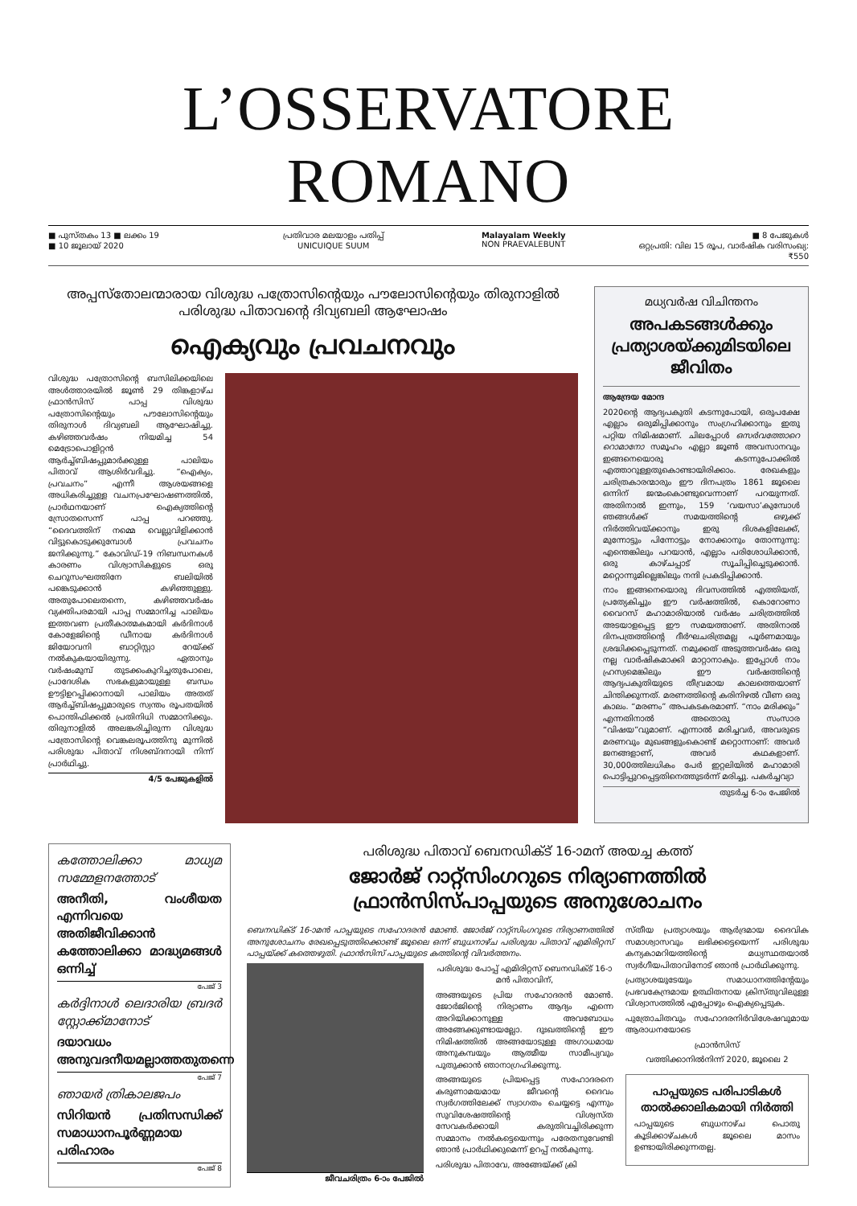L’OSSERVATORE ROMANO
■ പുസ്തകം 13 ■ ലക്കം 19
■ 10 ജൂലായ് 2020
പ്രതിവാര മലയാളം പതിപ്പ്
UNICUIQUE SUUM
Malayalam Weekly
NON PRAEVALEBUNT
■ 8 പേജുകൾ
ഒറ്റപ്രതി: വില 15 രൂപ, വാർഷിക വരിസംഖ്യ: ₹550
അപ്പസ്തോലന്മാരായ വിശുദ്ധ പത്രോസിന്റെയും പൗലോസിന്റെയും തിരുനാളിൽ പരിശുദ്ധ പിതാവന്റെ ദിവ്യബലി ആഘോഷം
ഐക്യവും പ്രവചനവും
വിശുദ്ധ പത്രോസിന്റെ ബസിലിക്കയിലെ അൾത്താരയിൽ ജൂൺ 29 തിങ്കളാഴ്ച ഫ്രാൻസിസ് പാപ്പ വിശുദ്ധ പത്രോസിന്റെയും പൗലോസിന്റെയും തിരുനാൾ ദിവ്യബലി ആഘോഷിച്ചു. കഴിഞ്ഞവർഷം നിയമിച്ച 54 മെട്രോപൊളിറ്റൻ ആർച്ച്ബിഷപ്പുമാർക്കുള്ള പാലിയം പിതാവ് ആശിർവദിച്ചു. “ഐക്യം, പ്രവചനം” എന്നീ ആശയങ്ങളെ അധികരിച്ചുള്ള വചനപ്രഘോഷണത്തിൽ, പ്രാർഥനയാണ് ഐക്യത്തിന്റെ സ്രോതസെന്ന് പാപ്പ പറഞ്ഞു. “ദൈവത്തിന് നമ്മെ വെല്ലുവിളിക്കാൻ വിട്ടുകൊടുക്കുമ്പോൾ പ്രവചനം ജനിക്കുന്നു.” കോവിഡ്-19 നിബന്ധനകൾ കാരണം വിശ്വാസികളുടെ ഒരു ചെറുസംഘത്തിനേ ബലിയിൽ പങ്കെടുക്കാൻ കഴിഞ്ഞുള്ളു. അതുപോലെതന്നെ, കഴിഞ്ഞവർഷം വ്യക്തിപരമായി പാപ്പ സമ്മാനിച്ച പാലിയം ഇത്തവണ പ്രതീകാത്മകമായി കർദിനാൾ കോളേജിന്റെ ഡീനായ കർദിനാൾ ജിയോവനി ബാറ്റിസ്റ്റാ റേയ്ക്ക് നൽകുകയായിരുന്നു. ഏതാനും വർഷംമുമ്പ് തുടക്കംകുറിച്ചതുപോലെ, പ്രാദേശിക സഭകളുമായുള്ള ബന്ധം ഊട്ടിഉറപ്പിക്കാനായി പാലിയം അതത് ആർച്ച്ബിഷപ്പുമാരുടെ സ്വന്തം രൂപതയിൽ പൊന്തിഫിക്കൽ പ്രതിനിധി സമ്മാനിക്കും. തിരുനാളിൽ അലങ്കരിച്ചിരുന്ന വിശുദ്ധ പത്രോസിന്റെ വെങ്കലരൂപത്തിനു മുന്നിൽ പരിശുദ്ധ പിതാവ് നിശബ്ദനായി നിന്ന് പ്രാർഥിച്ചു.
4/5 പേജുകളിൽ
മധ്യവർഷ വിചിന്തനം
അപകടങ്ങൾക്കും പ്രത്യാശയ്ക്കുമിടയിലെ ജീവിതം
ആന്ദ്രേയ മോന്ദ
2020ന്റെ ആദ്യപകുതി കടന്നുപോയി, ഒരുപക്ഷേ എല്ലാം ഒരുമിപ്പിക്കാനും സംഗ്രഹിക്കാനും ഇതു പറ്റിയ നിമിഷമാണ്. ചിലപ്പോൾ ഒസർവത്തോറെ റൊമാനോ സമൂഹം എല്ലാ ജൂൺ അവസാനവും ഇങ്ങനെയൊരു കടന്നുപോക്കിൽ എത്താറുള്ളതുകൊണ്ടായിരിക്കാം. രേഖകളും ചരിത്രകാരന്മാരും ഈ ദിനപത്രം 1861 ജൂലൈ ഒന്നിന് ജന്മംകൊണ്ടുവെന്നാണ് പറയുന്നത്. അതിനാൽ ഇന്നും, 159 ‘വയസാ’കുമ്പോൾ ഞങ്ങൾക്ക് സമയത്തിന്റെ ഒഴുക്ക് നിർത്തിവയ്ക്കാനും ഇരു ദിശകളിലേക്ക്, മുന്നോട്ടും പിന്നോട്ടും നോക്കാനും തോന്നുന്നു: എന്തെങ്കിലും പറയാൻ, എല്ലാം പരിശോധിക്കാൻ, ഒരു കാഴ്ചപ്പാട് സൂചിപ്പിച്ചെടുക്കാൻ. മറ്റൊന്നുമില്ലെങ്കിലും നന്ദി പ്രകടിപ്പിക്കാൻ.
നാം ഇങ്ങനെയൊരു ദിവസത്തിൽ എത്തിയത്, പ്രത്യേകിച്ചും ഈ വർഷത്തിൽ, കൊറോണാ വൈറസ് മഹാമാരിയാൽ വർഷം ചരിത്രത്തിൽ അടയാളപ്പെട്ട ഈ സമയത്താണ്. അതിനാൽ ദിനപത്രത്തിന്റെ ദീർഘചരിത്രമല്ല പൂർണമായും ശ്രദ്ധിക്കപ്പെടുന്നത്. നമുക്കത് അടുത്തവർഷം ഒരു നല്ല വാർഷികമാക്കി മാറ്റാനാകും. ഇപ്പോൾ നാം ഹ്രസ്വമെങ്കിലും ഈ വർഷത്തിന്റെ ആദ്യപകുതിയുടെ തീവ്രമായ കാലത്തെയാണ് ചിന്തിക്കുന്നത്. മരണത്തിന്റെ കരിനിഴൽ വീണ ഒരു കാലം. “മരണം” അപകടകരമാണ്. “നാം മരിക്കും” എന്നതിനാൽ അതൊരു സംസാര “വിഷയ”വുമാണ്. എന്നാൽ മരിച്ചവർ, അവരുടെ മരണവും മുഖങ്ങളുംകൊണ്ട് മറ്റൊന്നാണ്: അവർ ജനങ്ങളാണ്, അവർ കഥകളാണ്. 30,000ത്തിലധികം പേർ ഇറ്റലിയിൽ മഹാമാരി പൊട്ടിപ്പുറപ്പെട്ടതിനെത്തുടർന്ന് മരിച്ചു. പകർച്ചവ്യാ
തുടർച്ച 6-ാം പേജിൽ
കത്തോലിക്കാ മാധ്യമ സമ്മേളനത്തോട്
അനീതി, വംശീയത എന്നിവയെ അതിജീവിക്കാൻ കത്തോലിക്കാ മാദ്ധ്യമങ്ങൾ ഒന്നിച്ച്
പേജ് 3
കർദ്ദിനാൾ ലെദാരിയ ബ്രദർ സ്റ്റോക്ക്മാനോട്
ദയാവധം അനുവദനീയമല്ലാത്തതുതന്നെ
പേജ് 7
ഞായർ ത്രികാലജപം
സിറിയൻ പ്രതിസന്ധിക്ക് സമാധാനപൂർണ്ണമായ പരിഹാരം
പേജ് 8
പരിശുദ്ധ പിതാവ് ബെനഡിക്ട് 16-ാമന് അയച്ച കത്ത്
ജോർജ് റാറ്റ്സിംഗറുടെ നിര്യാണത്തിൽ ഫ്രാൻസിസ്പാപ്പയുടെ അനുശോചനം
ബെനഡിക്ട് 16-ാമൻ പാപ്പയുടെ സഹോദരൻ മോൺ. ജോർജ് റാറ്റ്സിംഗറുടെ നിര്യാണത്തിൽ അനുശോചനം രേഖപ്പെടുത്തിക്കൊണ്ട് ജൂലൈ ഒന്ന് ബുധനാഴ്ച പരിശുദ്ധ പിതാവ് എമിരിറ്റസ് പാപ്പയ്ക്ക് കത്തെഴുതി. ഫ്രാൻസിസ് പാപ്പയുടെ കത്തിന്റെ വിവർത്തനം.
ജീവചരിത്രം 6-ാം പേജിൽ പരിശുദ്ധ പോപ്പ് എമിരിറ്റസ് ബെനഡിക്ട് 16-ാമൻ പിതാവിന്,
അങ്ങയുടെ പ്രിയ സഹോദരൻ മോൺ. ജോർജിന്റെ നിര്യാണം ആദ്യം എന്നെ അറിയിക്കാനുള്ള അവബോധം അങ്ങേക്കുണ്ടായല്ലോ. ദുഃഖത്തിന്റെ ഈ നിമിഷത്തിൽ അങ്ങയോടുള്ള അഗാധമായ അനുകമ്പയും ആത്മീയ സാമീപ്യവും പുതുക്കാൻ ഞാനാഗ്രഹിക്കുന്നു.
അങ്ങയുടെ പ്രിയപ്പെട്ട സഹോദരനെ കരുണാമയമായ ജീവന്റെ ദൈവം സ്വർഗത്തിലേക്ക് സ്വാഗതം ചെയ്യട്ടെ എന്നും സുവിശേഷത്തിന്റെ വിശ്വസ്ത സേവകർക്കായി കരുതിവച്ചിരിക്കുന്ന സമ്മാനം നൽകട്ടെയെന്നും പരേതനുവേണ്ടി ഞാൻ പ്രാർഥിക്കുമെന്ന് ഉറപ്പ് നൽകുന്നു.
പരിശുദ്ധ പിതാവേ, അങ്ങേയ്ക്ക് ക്രി
സ്തീയ പ്രത്യാശയും ആർദ്രമായ ദൈവിക സമാശ്വാസവും ലഭിക്കട്ടെയെന്ന് പരിശുദ്ധ കന്യകാമറിയത്തിന്റെ മധ്യസ്ഥതയാൽ സ്വർഗീയപിതാവിനോട് ഞാൻ പ്രാർഥിക്കുന്നു.
പ്രത്യാശയുടേയും സമാധാനത്തിന്റേയും പ്രഭവകേന്ദ്രമായ ഉത്ഥിതനായ ക്രിസ്തുവിലുള്ള വിശ്വാസത്തിൽ എപ്പോഴും ഐക്യപ്പെടുക.
പുത്രോചിതവും സഹോദരനിർവിശേഷവുമായ ആരാധനയോടെ
ഫ്രാൻസിസ്
വത്തിക്കാനിൽനിന്ന് 2020, ജൂലൈ 2
പാപ്പയുടെ പരിപാടികൾ താൽക്കാലികമായി നിർത്തി
പാപ്പയുടെ ബുധനാഴ്ച പൊതു കൂടിക്കാഴ്ചകൾ ജൂലൈ മാസം ഉണ്ടായിരിക്കുന്നതല്ല.